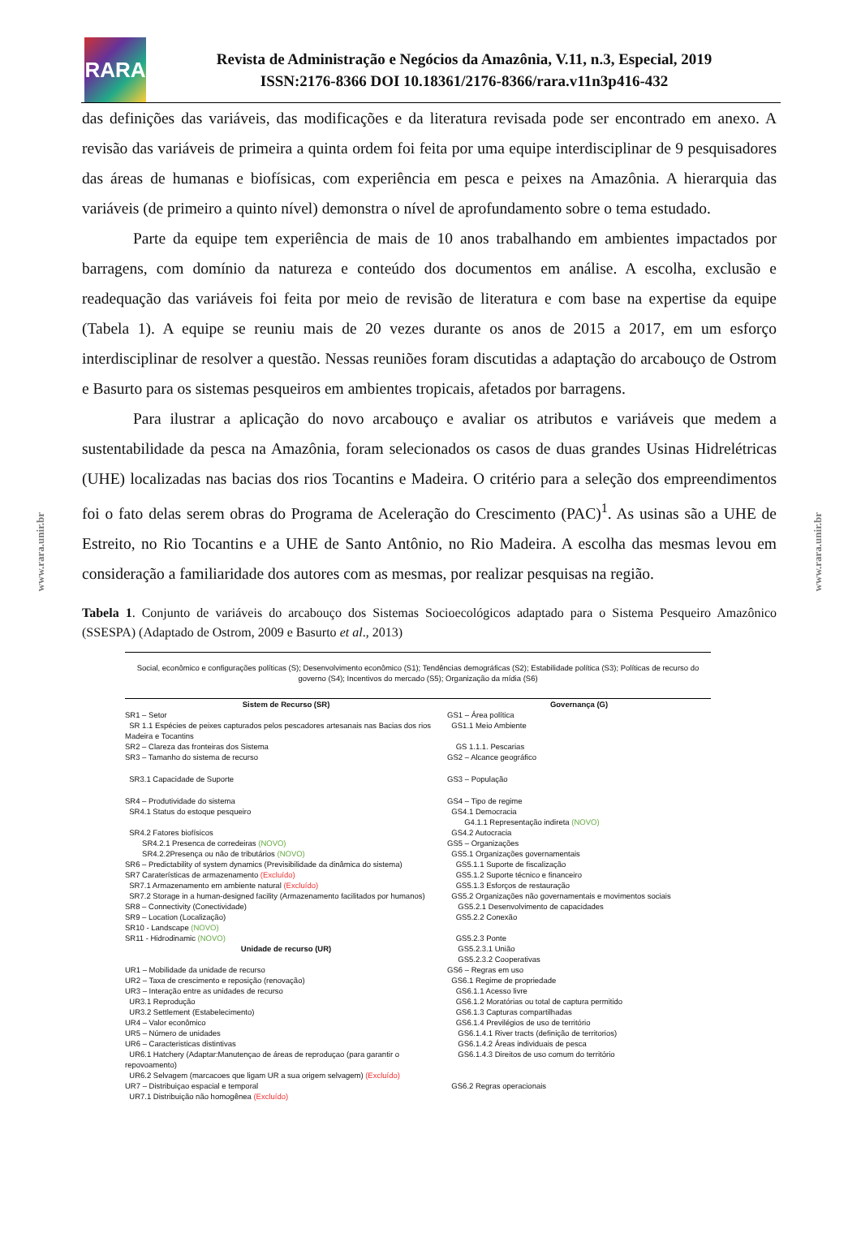RARA
Revista de Administração e Negócios da Amazônia, V.11, n.3, Especial, 2019
ISSN:2176-8366 DOI 10.18361/2176-8366/rara.v11n3p416-432
www.rara.unir.br
www.rara.unir.br
das definições das variáveis, das modificações e da literatura revisada pode ser encontrado em anexo. A revisão das variáveis de primeira a quinta ordem foi feita por uma equipe interdisciplinar de 9 pesquisadores das áreas de humanas e biofísicas, com experiência em pesca e peixes na Amazônia. A hierarquia das variáveis (de primeiro a quinto nível) demonstra o nível de aprofundamento sobre o tema estudado.
Parte da equipe tem experiência de mais de 10 anos trabalhando em ambientes impactados por barragens, com domínio da natureza e conteúdo dos documentos em análise. A escolha, exclusão e readequação das variáveis foi feita por meio de revisão de literatura e com base na expertise da equipe (Tabela 1). A equipe se reuniu mais de 20 vezes durante os anos de 2015 a 2017, em um esforço interdisciplinar de resolver a questão. Nessas reuniões foram discutidas a adaptação do arcabouço de Ostrom e Basurto para os sistemas pesqueiros em ambientes tropicais, afetados por barragens.
Para ilustrar a aplicação do novo arcabouço e avaliar os atributos e variáveis que medem a sustentabilidade da pesca na Amazônia, foram selecionados os casos de duas grandes Usinas Hidrelétricas (UHE) localizadas nas bacias dos rios Tocantins e Madeira. O critério para a seleção dos empreendimentos foi o fato delas serem obras do Programa de Aceleração do Crescimento (PAC)<sup>1</sup>. As usinas são a UHE de Estreito, no Rio Tocantins e a UHE de Santo Antônio, no Rio Madeira. A escolha das mesmas levou em consideração a familiaridade dos autores com as mesmas, por realizar pesquisas na região.
Tabela 1. Conjunto de variáveis do arcabouço dos Sistemas Socioecológicos adaptado para o Sistema Pesqueiro Amazônico (SSESPA) (Adaptado de Ostrom, 2009 e Basurto et al., 2013)
Social, econômico e configurações políticas (S); Desenvolvimento econômico (S1); Tendências demográficas (S2); Estabilidade política (S3); Políticas de recurso do governo (S4); Incentivos do mercado (S5); Organização da mídia (S6)
| Sistem de Recurso (SR) | Governança (G) |
| --- | --- |
| SR1 – Setor | GS1 – Área política |
| SR 1.1 Espécies de peixes capturados pelos pescadores artesanais nas Bacias dos rios Madeira e Tocantins | GS1.1 Meio Ambiente |
| SR2 – Clareza das fronteiras dos Sistema | GS 1.1.1. Pescarias |
| SR3 – Tamanho do sistema de recurso | GS2 – Alcance geográfico |
| SR3.1 Capacidade de Suporte | GS3 – População |
| SR4 – Produtividade do sistema | GS4 – Tipo de regime |
| SR4.1 Status do estoque pesqueiro | GS4.1 Democracia G4.1.1 Representação indireta (NOVO) |
| SR4.2 Fatores biofísicos | GS4.2 Autocracia |
| SR4.2.1 Presenca de corredeiras (NOVO) | GS5 – Organizações |
| SR4.2.2Presença ou não de tributários (NOVO) | GS5.1 Organizações governamentais |
| SR6 – Predictability of system dynamics (Previsibilidade da dinâmica do sistema) | GS5.1.1 Suporte de fiscalização |
| SR7 Caraterísticas de armazenamento (Excluído) | GS5.1.2 Suporte técnico e financeiro |
| SR7.1 Armazenamento em ambiente natural (Excluído) | GS5.1.3 Esforços de restauração |
| SR7.2 Storage in a human-designed facility (Armazenamento facilitados por humanos) | GS5.2 Organizações não governamentais e movimentos sociais |
| SR8 – Connectivity (Conectividade) | GS5.2.1 Desenvolvimento de capacidades |
| SR9 – Location (Localização) | GS5.2.2 Conexão |
| SR10 - Landscape (NOVO) SR11 - Hidrodinamic (NOVO) | GS5.2.3 Ponte |
| Unidade de recurso (UR) | GS5.2.3.1 União GS5.2.3.2 Cooperativas |
| UR1 – Mobilidade da unidade de recurso | GS6 – Regras em uso |
| UR2 – Taxa de crescimento e reposição (renovação) | GS6.1 Regime de propriedade |
| UR3 – Interação entre as unidades de recurso | GS6.1.1 Acesso livre |
| UR3.1 Reprodução | GS6.1.2 Moratórias ou total de captura permitido |
| UR3.2 Settlement (Estabelecimento) | GS6.1.3 Capturas compartilhadas |
| UR4 – Valor econômico | GS6.1.4 Previlégios de uso de território |
| UR5 – Número de unidades | GS6.1.4.1 River tracts (definição de territorios) |
| UR6 – Caracteristicas distintivas | GS6.1.4.2 Áreas individuais de pesca |
| UR6.1 Hatchery (Adaptar:Manutençao de áreas de reproduçao (para garantir o repovoamento) | GS6.1.4.3 Direitos de uso comum do território |
| UR6.2 Selvagem (marcacoes que ligam UR a sua origem selvagem) (Excluído) | |
| UR7 – Distribuiçao espacial e temporal | GS6.2 Regras operacionais |
| UR7.1 Distribuição não homogênea (Excluído) | |